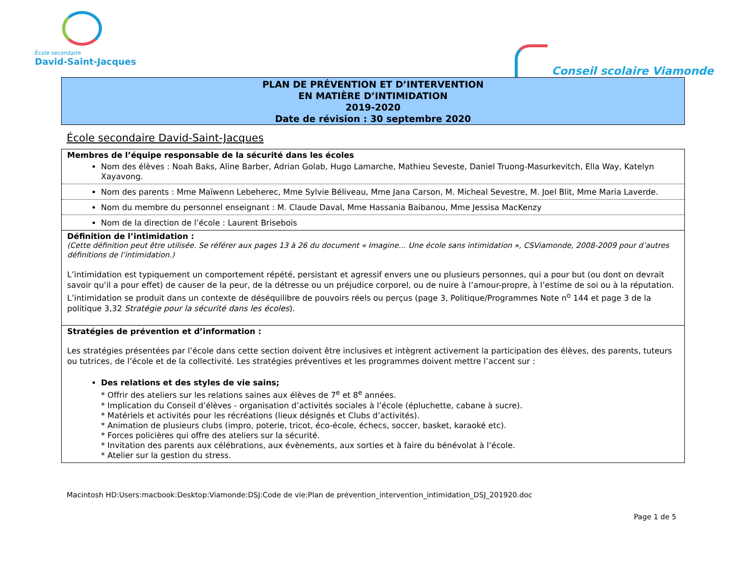École secondaire
David-Saint-Jacques
Conseil scolaire Viamonde
PLAN DE PRÉVENTION ET D’INTERVENTION
EN MATIÈRE D’INTIMIDATION
2019-2020
Date de révision : 30 septembre 2020
École secondaire David-Saint-Jacques
| Membres de l’équipe responsable de la sécurité dans les écoles Nom des élèves : Noah Baks, Aline Barber, Adrian Golab, Hugo Lamarche, Mathieu Seveste, Daniel Truong-Masurkevitch, Ella Way, Katelyn Xayavong. |
| Nom des parents : Mme Maïwenn Lebeherec, Mme Sylvie Béliveau, Mme Jana Carson, M. Micheal Sevestre, M. Joel Blit, Mme Maria Laverde. |
| Nom du membre du personnel enseignant : M. Claude Daval, Mme Hassania Baibanou, Mme Jessisa MacKenzy |
| Nom de la direction de l’école : Laurent Brisebois |
| Définition de l’intimidation : (Cette définition peut être utilisée. Se référer aux pages 13 à 26 du document « Imagine… Une école sans intimidation », CSViamonde, 2008-2009 pour d’autres définitions de l’intimidation.) L’intimidation est typiquement un comportement répété, persistant et agressif envers une ou plusieurs personnes, qui a pour but (ou dont on devrait savoir qu’il a pour effet) de causer de la peur, de la détresse ou un préjudice corporel, ou de nuire à l’amour-propre, à l’estime de soi ou à la réputation. L’intimidation se produit dans un contexte de déséquilibre de pouvoirs réels ou perçus (page 3, Politique/Programmes Note n<sup>o</sup> 144 et page 3 de la politique 3,32 Stratégie pour la sécurité dans les écoles ). |
| Stratégies de prévention et d’information : Les stratégies présentées par l’école dans cette section doivent être inclusives et intègrent activement la participation des élèves, des parents, tuteurs ou tutrices, de l’école et de la collectivité. Les stratégies préventives et les programmes doivent mettre l’accent sur : Des relations et des styles de vie sains; * Offrir des ateliers sur les relations saines aux élèves de 7<sup>e</sup> et 8<sup>e</sup> années. * Implication du Conseil d’élèves - organisation d’activités sociales à l’école (épluchette, cabane à sucre). * Matériels et activités pour les récréations (lieux désignés et Clubs d’activités). * Animation de plusieurs clubs (impro, poterie, tricot, éco-école, échecs, soccer, basket, karaoké etc). * Forces policières qui offre des ateliers sur la sécurité. * Invitation des parents aux célébrations, aux évènements, aux sorties et à faire du bénévolat à l’école. * Atelier sur la gestion du stress. |
Macintosh HD:Users:macbook:Desktop:Viamonde:DSJ:Code de vie:Plan de prévention_intervention_intimidation_DSJ_201920.doc
Page 1 de 5